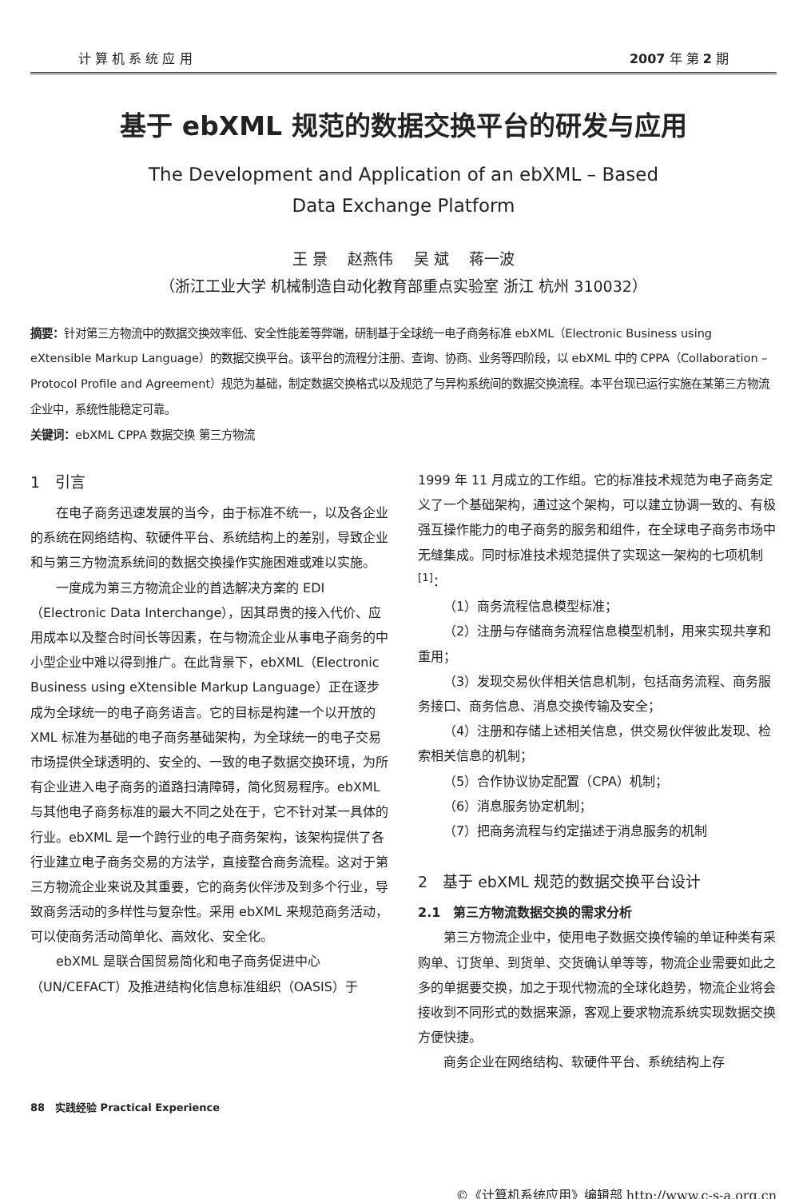计 算 机 系 统 应 用 2007 年 第 2 期
基于 ebXML 规范的数据交换平台的研发与应用
The Development and Application of an ebXML – Based
Data Exchange Platform
王 景　 赵燕伟　 吴 斌　 蒋一波
（浙江工业大学 机械制造自动化教育部重点实验室 浙江 杭州 310032）
摘要：针对第三方物流中的数据交换效率低、安全性能差等弊端，研制基于全球统一电子商务标准 ebXML（Electronic Business using eXtensible Markup Language）的数据交换平台。该平台的流程分注册、查询、协商、业务等四阶段，以 ebXML 中的 CPPA（Collaboration – Protocol Profile and Agreement）规范为基础，制定数据交换格式以及规范了与异构系统间的数据交换流程。本平台现已运行实施在某第三方物流企业中，系统性能稳定可靠。
关键词：ebXML CPPA 数据交换 第三方物流
1　引言
在电子商务迅速发展的当今，由于标准不统一，以及各企业的系统在网络结构、软硬件平台、系统结构上的差别，导致企业和与第三方物流系统间的数据交换操作实施困难或难以实施。
一度成为第三方物流企业的首选解决方案的 EDI（Electronic Data Interchange），因其昂贵的接入代价、应用成本以及整合时间长等因素，在与物流企业从事电子商务的中小型企业中难以得到推广。在此背景下，ebXML（Electronic Business using eXtensible Markup Language）正在逐步成为全球统一的电子商务语言。它的目标是构建一个以开放的 XML 标准为基础的电子商务基础架构，为全球统一的电子交易市场提供全球透明的、安全的、一致的电子数据交换环境，为所有企业进入电子商务的道路扫清障碍，简化贸易程序。ebXML 与其他电子商务标准的最大不同之处在于，它不针对某一具体的行业。ebXML 是一个跨行业的电子商务架构，该架构提供了各行业建立电子商务交易的方法学，直接整合商务流程。这对于第三方物流企业来说及其重要，它的商务伙伴涉及到多个行业，导致商务活动的多样性与复杂性。采用 ebXML 来规范商务活动，可以使商务活动简单化、高效化、安全化。
ebXML 是联合国贸易简化和电子商务促进中心（UN/CEFACT）及推进结构化信息标准组织（OASIS）于
1999 年 11 月成立的工作组。它的标准技术规范为电子商务定义了一个基础架构，通过这个架构，可以建立协调一致的、有极强互操作能力的电子商务的服务和组件，在全球电子商务市场中无缝集成。同时标准技术规范提供了实现这一架构的七项机制<sup>[1]</sup>：
（1）商务流程信息模型标准；
（2）注册与存储商务流程信息模型机制，用来实现共享和重用；
（3）发现交易伙伴相关信息机制，包括商务流程、商务服务接口、商务信息、消息交换传输及安全；
（4）注册和存储上述相关信息，供交易伙伴彼此发现、检索相关信息的机制；
（5）合作协议协定配置（CPA）机制；
（6）消息服务协定机制；
（7）把商务流程与约定描述于消息服务的机制
2　基于 ebXML 规范的数据交换平台设计
2.1　第三方物流数据交换的需求分析
第三方物流企业中，使用电子数据交换传输的单证种类有采购单、订货单、到货单、交货确认单等等，物流企业需要如此之多的单据要交换，加之于现代物流的全球化趋势，物流企业将会接收到不同形式的数据来源，客观上要求物流系统实现数据交换方便快捷。
商务企业在网络结构、软硬件平台、系统结构上存
88　实践经验 Practical Experience
©《计算机系统应用》编辑部 http://www.c-s-a.org.cn